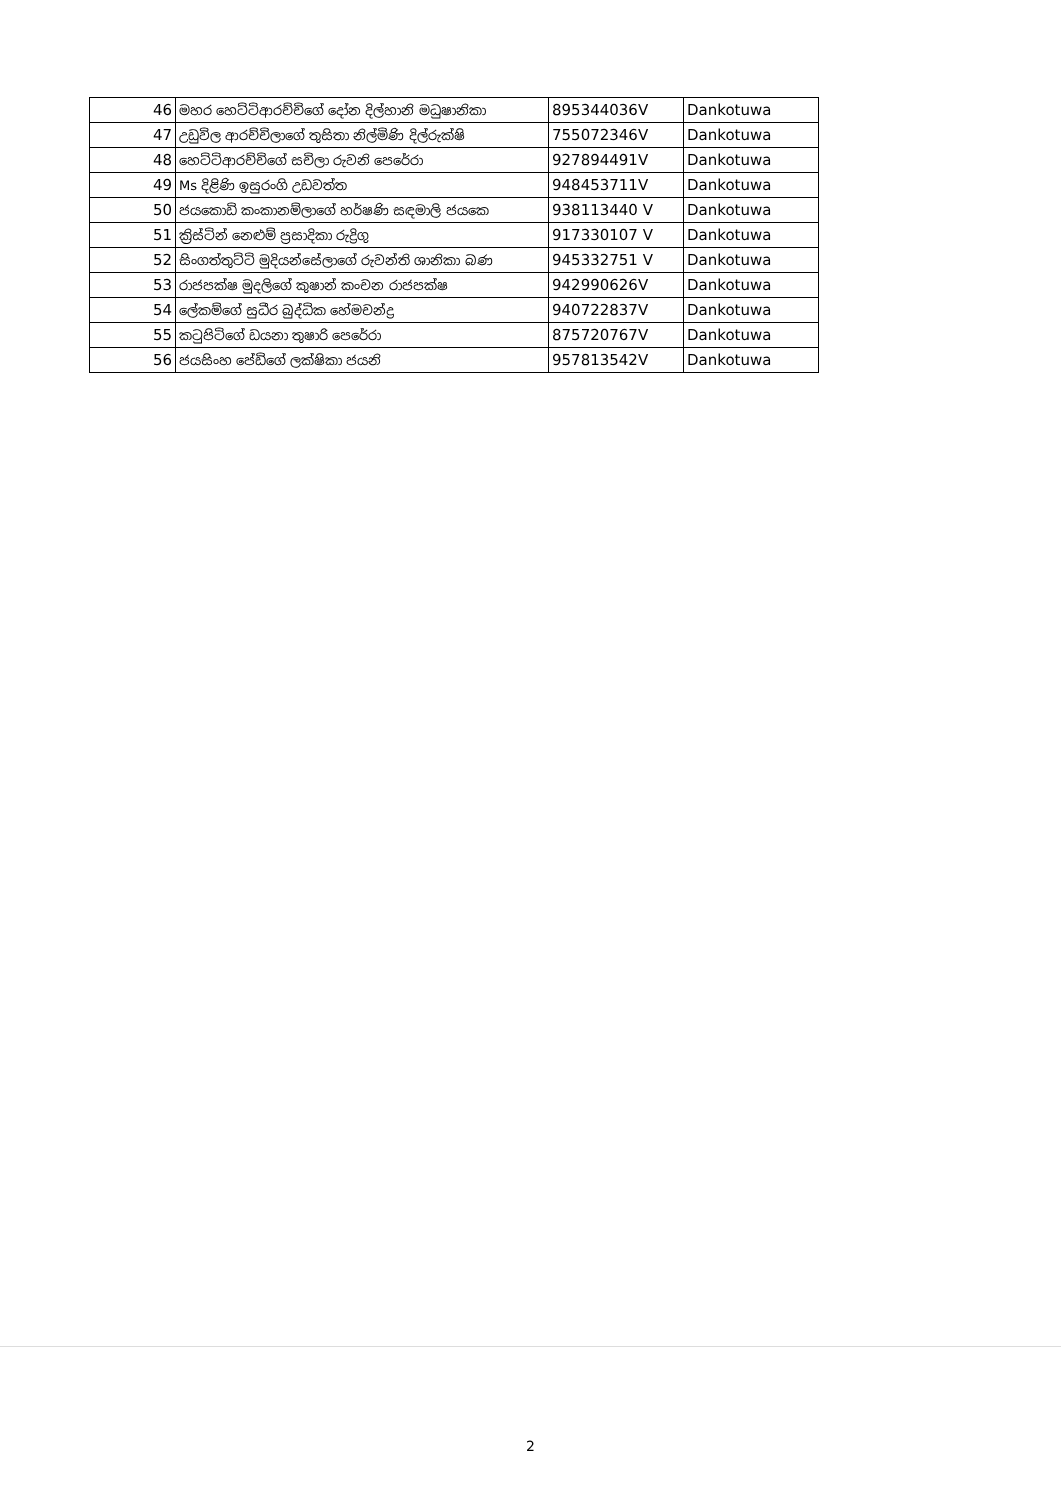| 46 | මහර හෙට්ටිආරච්චිගේ දෝන දිල්හානි මධුෂානිකා | 895344036V | Dankotuwa |
| 47 | උඩුවිල ආරච්චිලාගේ තුසිතා නිල්මිණි දිල්රුක්ෂි | 755072346V | Dankotuwa |
| 48 | හෙට්ටිආරච්චිගේ සචිලා රුවනි පෙරේරා | 927894491V | Dankotuwa |
| 49 | Ms දිළිණි ඉසුරංගි උඩවත්ත | 948453711V | Dankotuwa |
| 50 | ජයකොඩි කංකානම්ලාගේ හර්ෂණි සඳමාලි ජයකෙ | 938113440 V | Dankotuwa |
| 51 | ක්‍රිස්ටින් නෙළුම් ප්‍රසාදිකා රුද්‍රිගු | 917330107 V | Dankotuwa |
| 52 | සිංගත්තුට්ටි මුදියන්සේලාගේ රුවන්ති ශානිකා බණ | 945332751 V | Dankotuwa |
| 53 | රාජපක්ෂ මුදලිගේ කුෂාන් කංචන රාජපක්ෂ | 942990626V | Dankotuwa |
| 54 | ලේකම්ගේ සුධීර බුද්ධික හේමචන්ද්‍ර | 940722837V | Dankotuwa |
| 55 | කටුපිටිගේ ඩයනා තුෂාරි පෙරේරා | 875720767V | Dankotuwa |
| 56 | ජයසිංහ පේඩිගේ ලක්ෂිකා ජයනි | 957813542V | Dankotuwa |
2